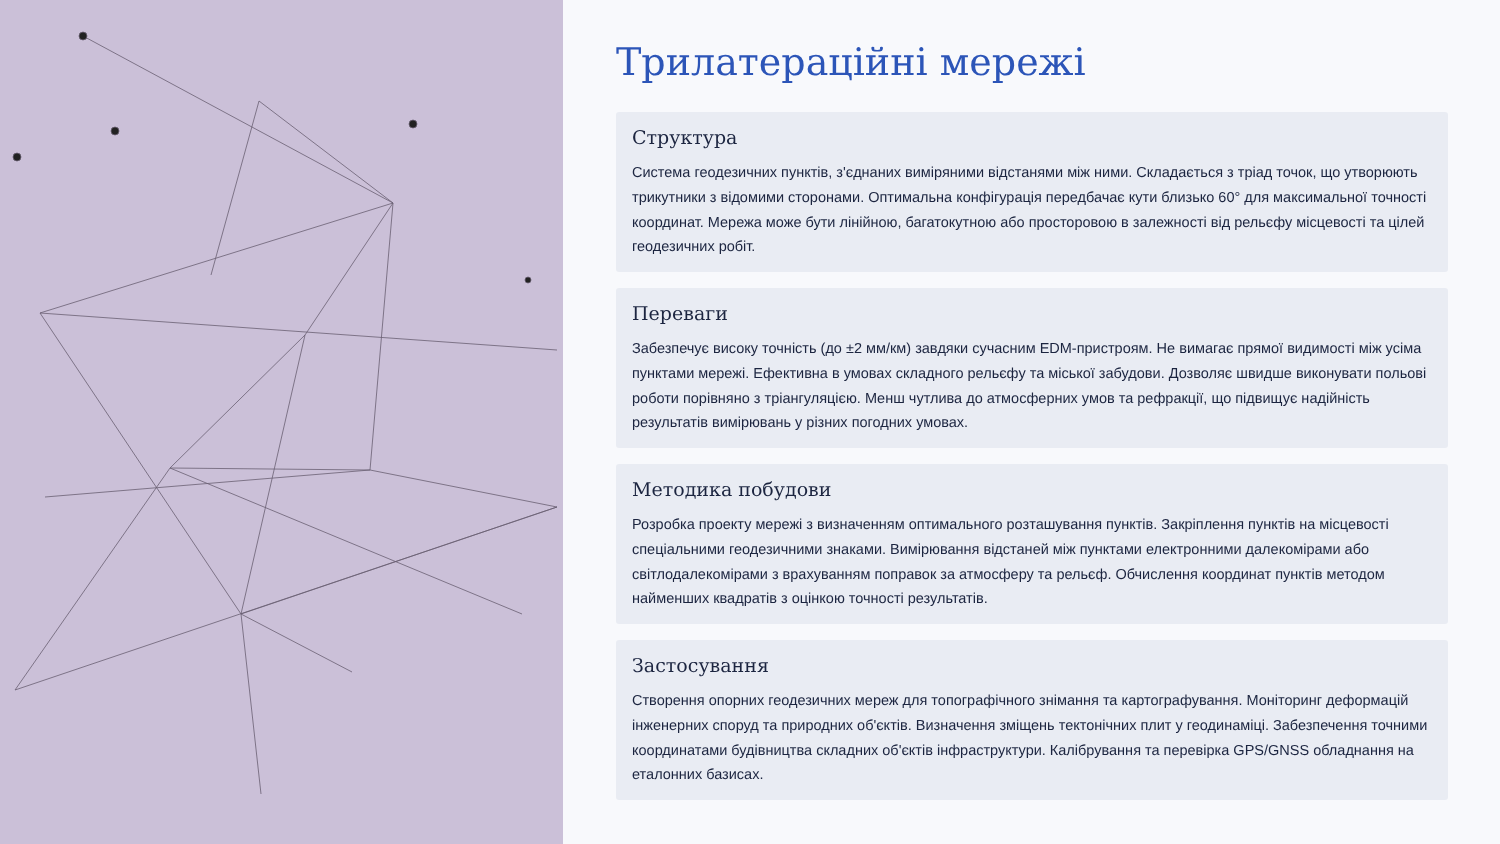Трилатераційні мережі
Структура
Система геодезичних пунктів, з'єднаних виміряними відстанями між ними. Складається з тріад точок, що утворюють трикутники з відомими сторонами. Оптимальна конфігурація передбачає кути близько 60° для максимальної точності координат. Мережа може бути лінійною, багатокутною або просторовою в залежності від рельєфу місцевості та цілей геодезичних робіт.
Переваги
Забезпечує високу точність (до ±2 мм/км) завдяки сучасним EDM-пристроям. Не вимагає прямої видимості між усіма пунктами мережі. Ефективна в умовах складного рельєфу та міської забудови. Дозволяє швидше виконувати польові роботи порівняно з тріангуляцією. Менш чутлива до атмосферних умов та рефракції, що підвищує надійність результатів вимірювань у різних погодних умовах.
Методика побудови
Розробка проекту мережі з визначенням оптимального розташування пунктів. Закріплення пунктів на місцевості спеціальними геодезичними знаками. Вимірювання відстаней між пунктами електронними далекомірами або світлодалекомірами з врахуванням поправок за атмосферу та рельєф. Обчислення координат пунктів методом найменших квадратів з оцінкою точності результатів.
Застосування
Створення опорних геодезичних мереж для топографічного знімання та картографування. Моніторинг деформацій інженерних споруд та природних об'єктів. Визначення зміщень тектонічних плит у геодинаміці. Забезпечення точними координатами будівництва складних об'єктів інфраструктури. Калібрування та перевірка GPS/GNSS обладнання на еталонних базисах.